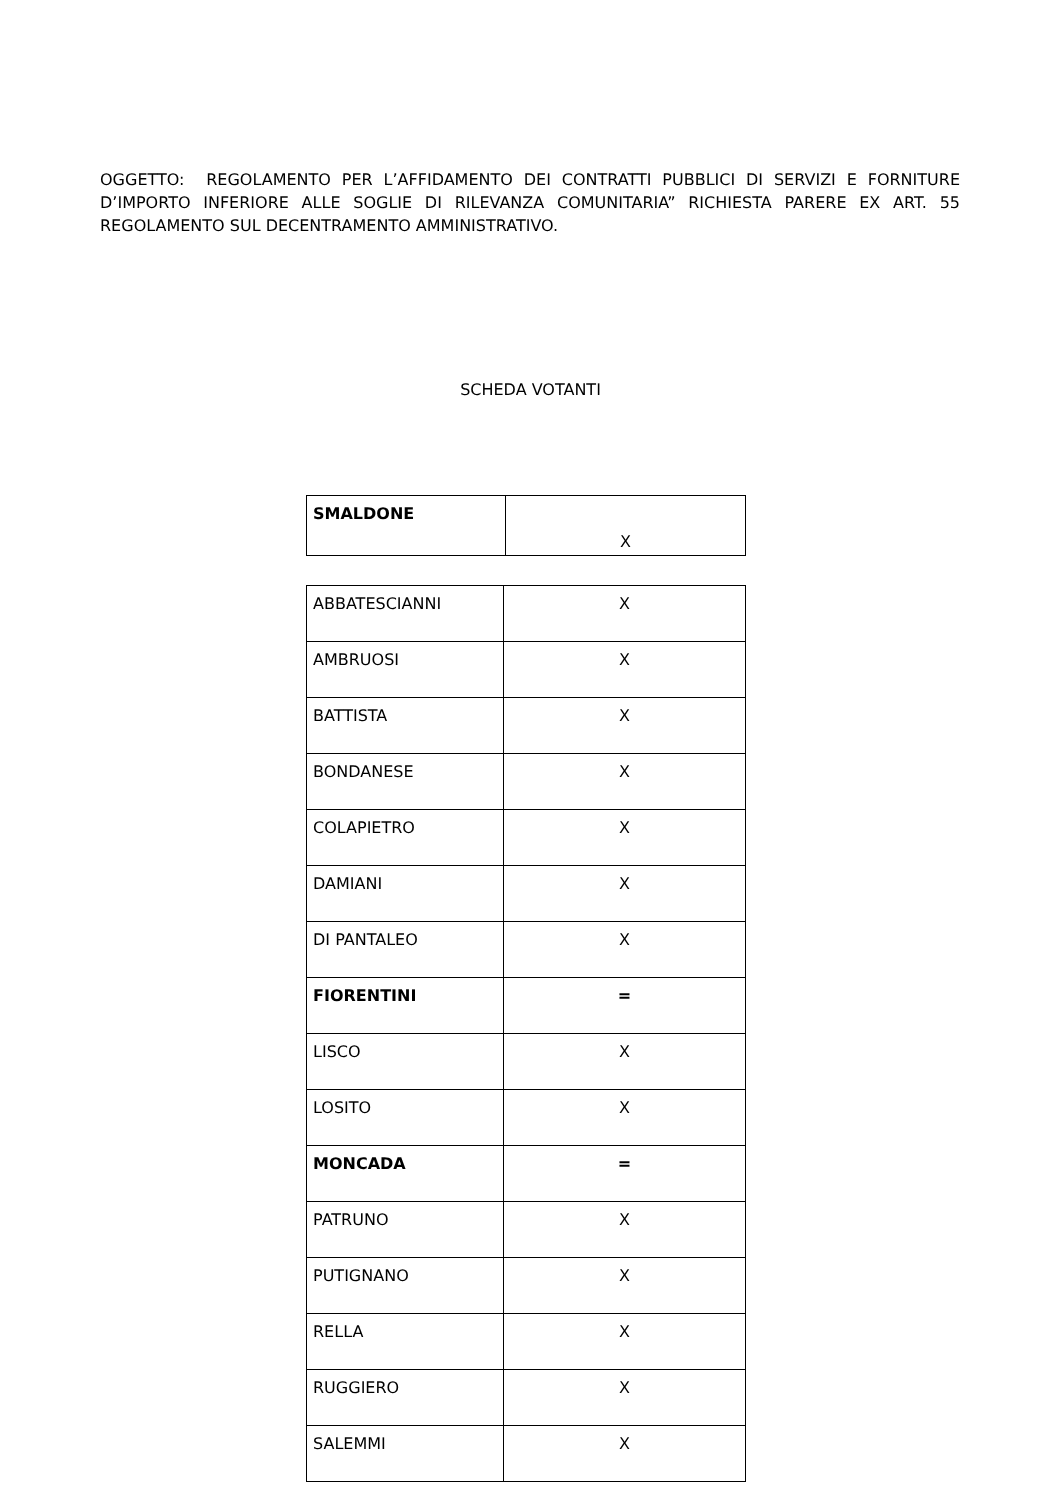OGGETTO: REGOLAMENTO PER L’AFFIDAMENTO DEI CONTRATTI PUBBLICI DI SERVIZI E FORNITURE D’IMPORTO INFERIORE ALLE SOGLIE DI RILEVANZA COMUNITARIA” RICHIESTA PARERE EX ART. 55 REGOLAMENTO SUL DECENTRAMENTO AMMINISTRATIVO.
SCHEDA VOTANTI
| SMALDONE | X |
| ABBATESCIANNI | X |
| AMBRUOSI | X |
| BATTISTA | X |
| BONDANESE | X |
| COLAPIETRO | X |
| DAMIANI | X |
| DI PANTALEO | X |
| FIORENTINI | = |
| LISCO | X |
| LOSITO | X |
| MONCADA | = |
| PATRUNO | X |
| PUTIGNANO | X |
| RELLA | X |
| RUGGIERO | X |
| SALEMMI | X |